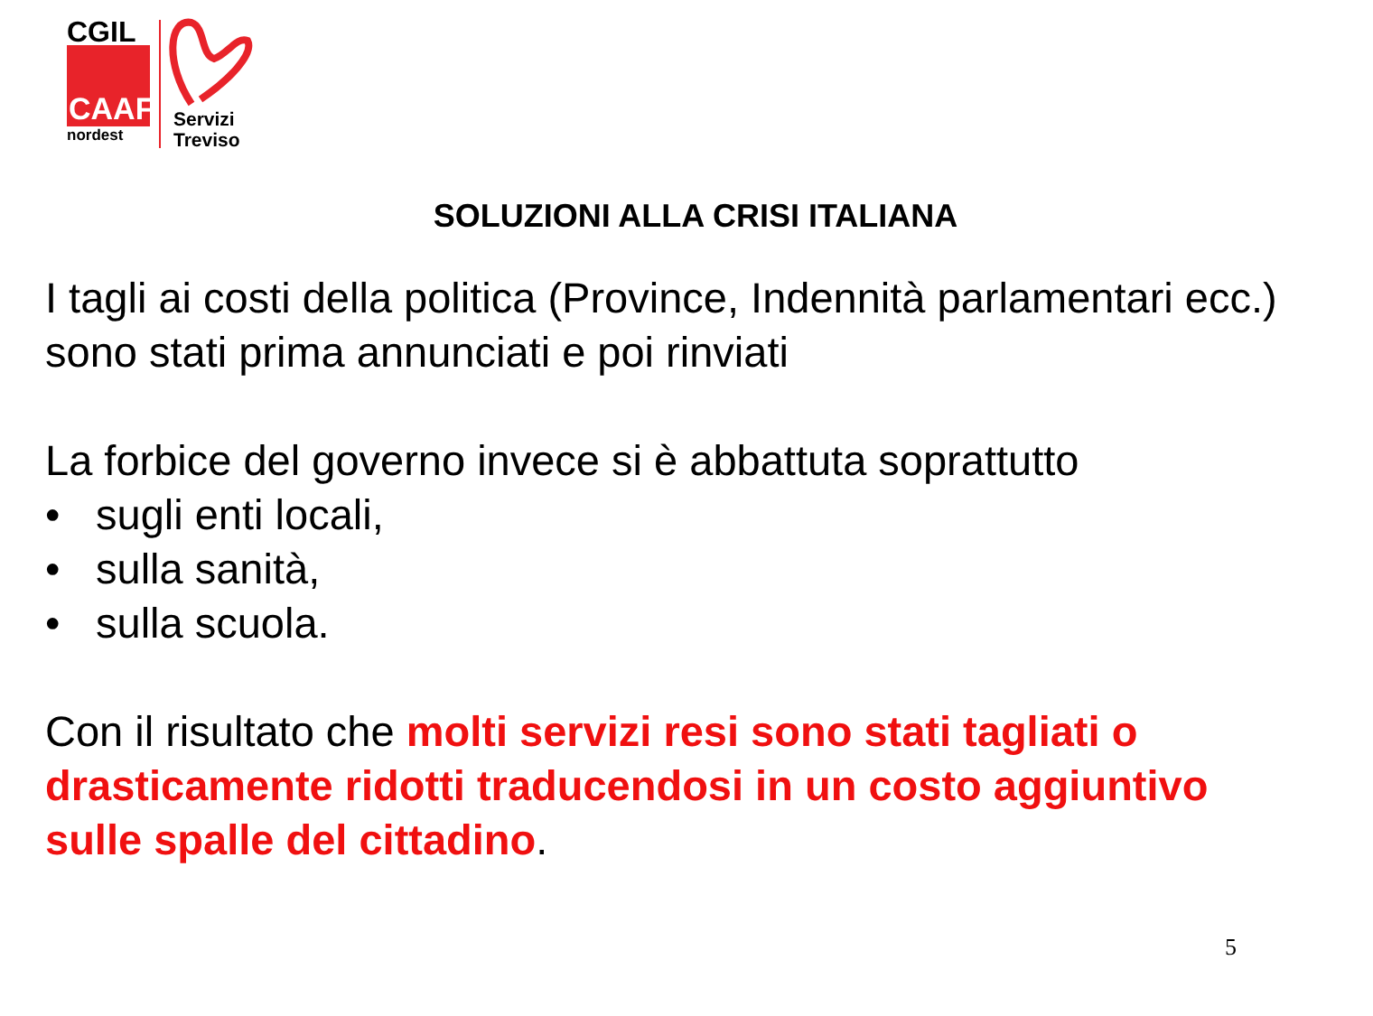CGIL
CAAF
nordest
Servizi
Treviso
SOLUZIONI ALLA CRISI ITALIANA
I tagli ai costi della politica (Province, Indennità parlamentari ecc.) sono stati prima annunciati e poi rinviati
La forbice del governo invece si è abbattuta soprattutto
• sugli enti locali,
• sulla sanità,
• sulla scuola.
Con il risultato che molti servizi resi sono stati tagliati o drasticamente ridotti traducendosi in un costo aggiuntivo sulle spalle del cittadino.
5